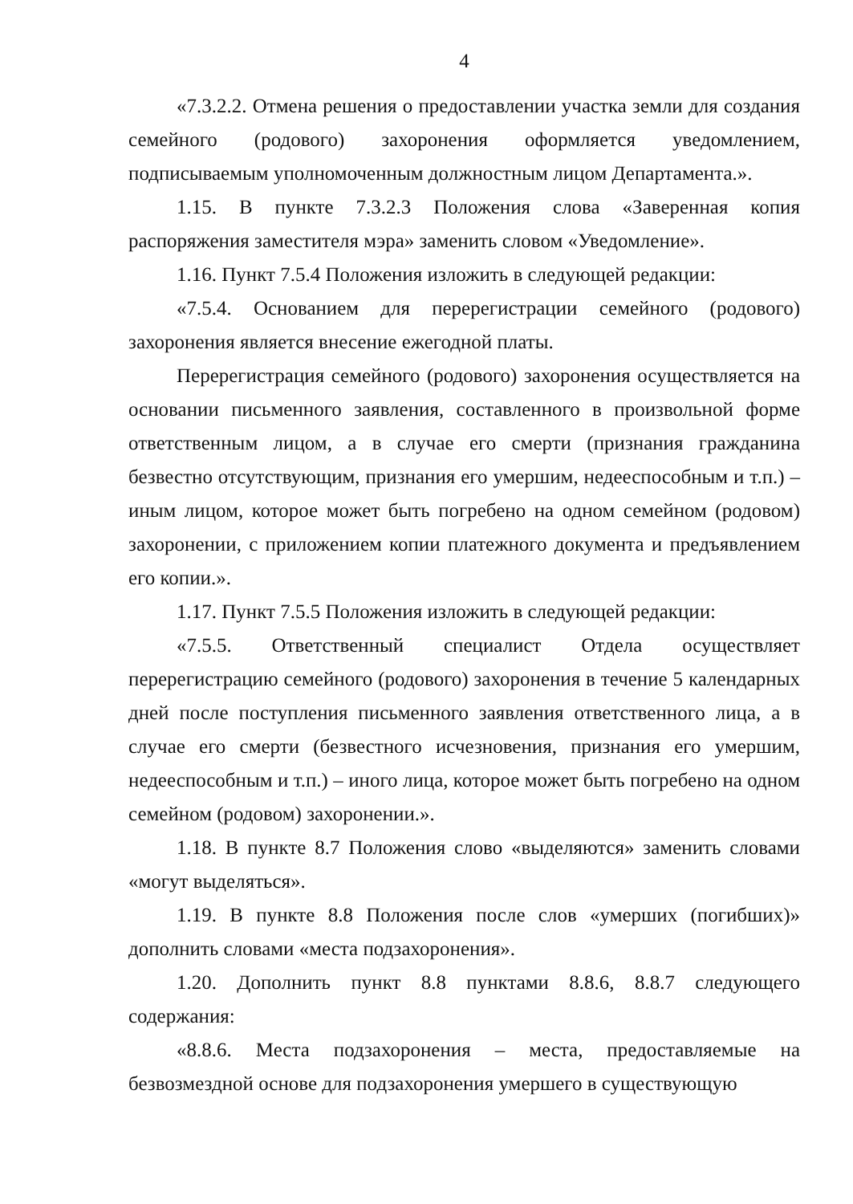4
«7.3.2.2. Отмена решения о предоставлении участка земли для создания семейного (родового) захоронения оформляется уведомлением, подписываемым уполномоченным должностным лицом Департамента.».
1.15. В пункте 7.3.2.3 Положения слова «Заверенная копия распоряжения заместителя мэра» заменить словом «Уведомление».
1.16. Пункт 7.5.4 Положения изложить в следующей редакции:
«7.5.4. Основанием для перерегистрации семейного (родового) захоронения является внесение ежегодной платы.
Перерегистрация семейного (родового) захоронения осуществляется на основании письменного заявления, составленного в произвольной форме ответственным лицом, а в случае его смерти (признания гражданина безвестно отсутствующим, признания его умершим, недееспособным и т.п.) – иным лицом, которое может быть погребено на одном семейном (родовом) захоронении, с приложением копии платежного документа и предъявлением его копии.».
1.17. Пункт 7.5.5 Положения изложить в следующей редакции:
«7.5.5. Ответственный специалист Отдела осуществляет перерегистрацию семейного (родового) захоронения в течение 5 календарных дней после поступления письменного заявления ответственного лица, а в случае его смерти (безвестного исчезновения, признания его умершим, недееспособным и т.п.) – иного лица, которое может быть погребено на одном семейном (родовом) захоронении.».
1.18. В пункте 8.7 Положения слово «выделяются» заменить словами «могут выделяться».
1.19. В пункте 8.8 Положения после слов «умерших (погибших)» дополнить словами «места подзахоронения».
1.20. Дополнить пункт 8.8 пунктами 8.8.6, 8.8.7 следующего содержания:
«8.8.6. Места подзахоронения – места, предоставляемые на безвозмездной основе для подзахоронения умершего в существующую